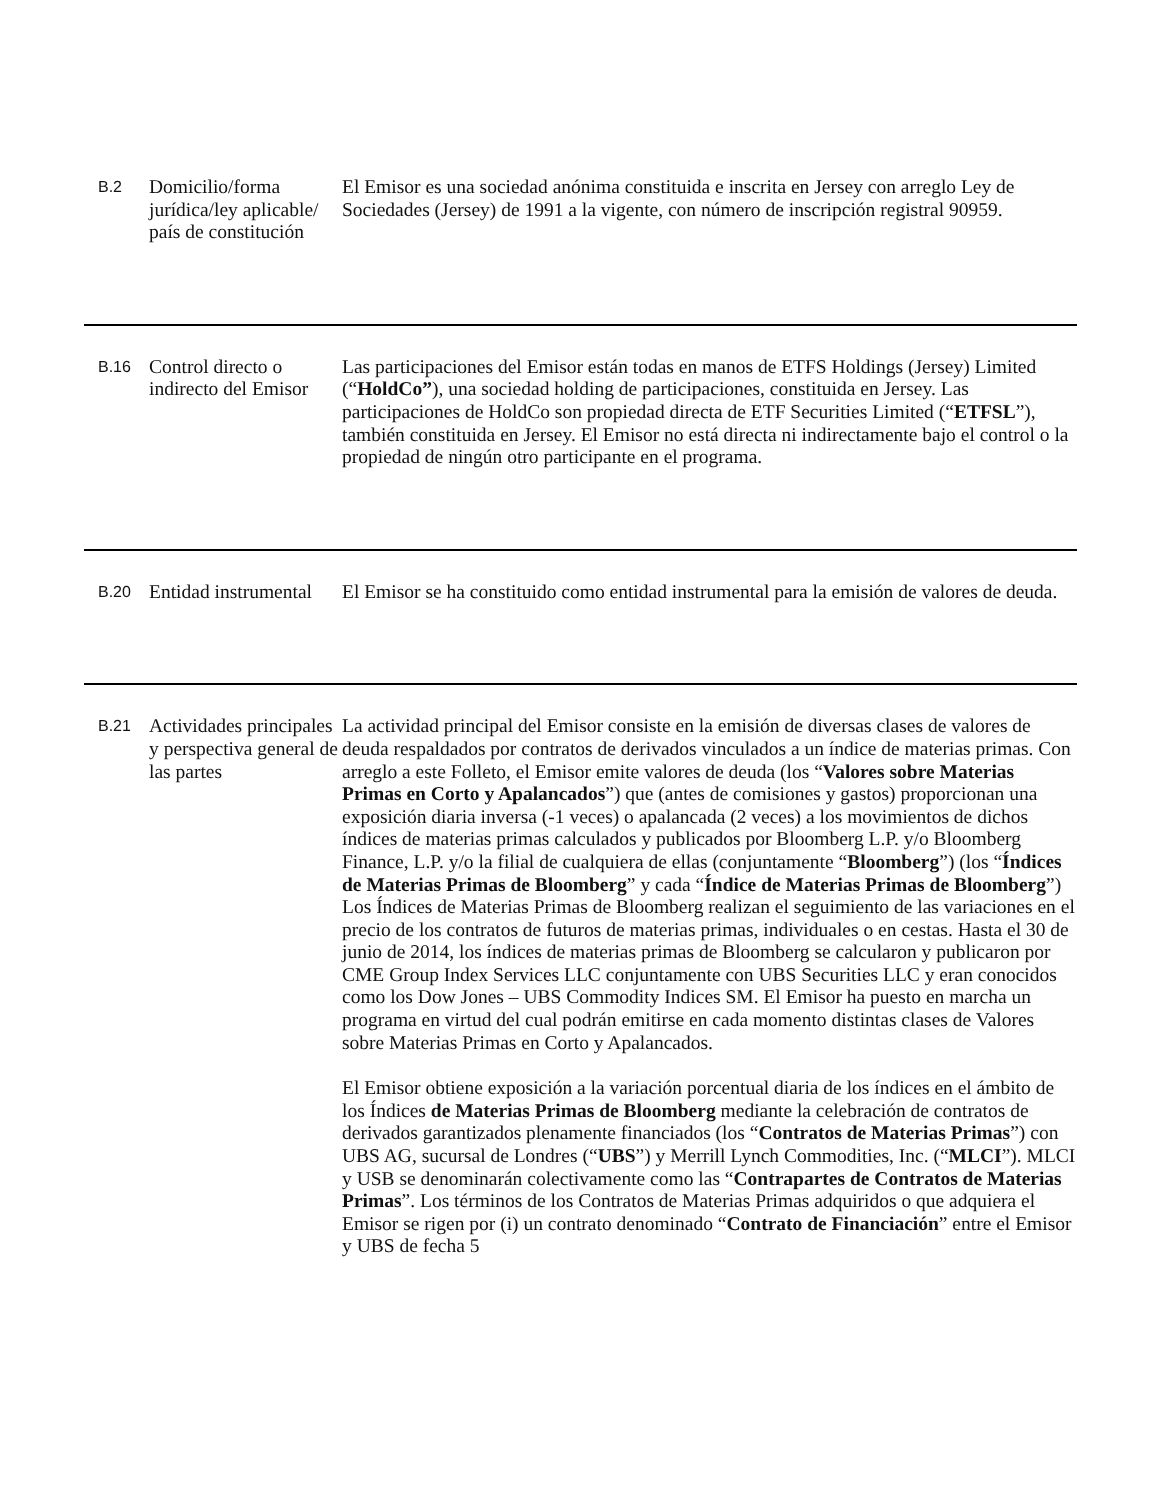| B.2 | Domicilio/forma jurídica/ley aplicable/ país de constitución | El Emisor es una sociedad anónima constituida e inscrita en Jersey con arreglo Ley de Sociedades (Jersey) de 1991 a la vigente, con número de inscripción registral 90959. |
| B.16 | Control directo o indirecto del Emisor | Las participaciones del Emisor están todas en manos de ETFS Holdings (Jersey) Limited (“ HoldCo” ), una sociedad holding de participaciones, constituida en Jersey. Las participaciones de HoldCo son propiedad directa de ETF Securities Limited (“ ETFSL ”), también constituida en Jersey. El Emisor no está directa ni indirectamente bajo el control o la propiedad de ningún otro participante en el programa. |
| B.20 | Entidad instrumental | El Emisor se ha constituido como entidad instrumental para la emisión de valores de deuda. |
| B.21 | Actividades principales y perspectiva general de las partes | La actividad principal del Emisor consiste en la emisión de diversas clases de valores de deuda respaldados por contratos de derivados vinculados a un índice de materias primas. Con arreglo a este Folleto, el Emisor emite valores de deuda (los “ Valores sobre Materias Primas en Corto y Apalancados ”) que (antes de comisiones y gastos) proporcionan una exposición diaria inversa (-1 veces) o apalancada (2 veces) a los movimientos de dichos índices de materias primas calculados y publicados por Bloomberg L.P. y/o Bloomberg Finance, L.P. y/o la filial de cualquiera de ellas (conjuntamente “ Bloomberg ”) (los “ Índices de Materias Primas de Bloomberg ” y cada “ Índice de Materias Primas de Bloomberg ”) Los Índices de Materias Primas de Bloomberg realizan el seguimiento de las variaciones en el precio de los contratos de futuros de materias primas, individuales o en cestas. Hasta el 30 de junio de 2014, los índices de materias primas de Bloomberg se calcularon y publicaron por CME Group Index Services LLC conjuntamente con UBS Securities LLC y eran conocidos como los Dow Jones – UBS Commodity Indices SM. El Emisor ha puesto en marcha un programa en virtud del cual podrán emitirse en cada momento distintas clases de Valores sobre Materias Primas en Corto y Apalancados. El Emisor obtiene exposición a la variación porcentual diaria de los índices en el ámbito de los Índices de Materias Primas de Bloomberg mediante la celebración de contratos de derivados garantizados plenamente financiados (los “ Contratos de Materias Primas ”) con UBS AG, sucursal de Londres (“ UBS ”) y Merrill Lynch Commodities, Inc. (“ MLCI ”). MLCI y USB se denominarán colectivamente como las “ Contrapartes de Contratos de Materias Primas ”. Los términos de los Contratos de Materias Primas adquiridos o que adquiera el Emisor se rigen por (i) un contrato denominado “ Contrato de Financiación ” entre el Emisor y UBS de fecha 5 |